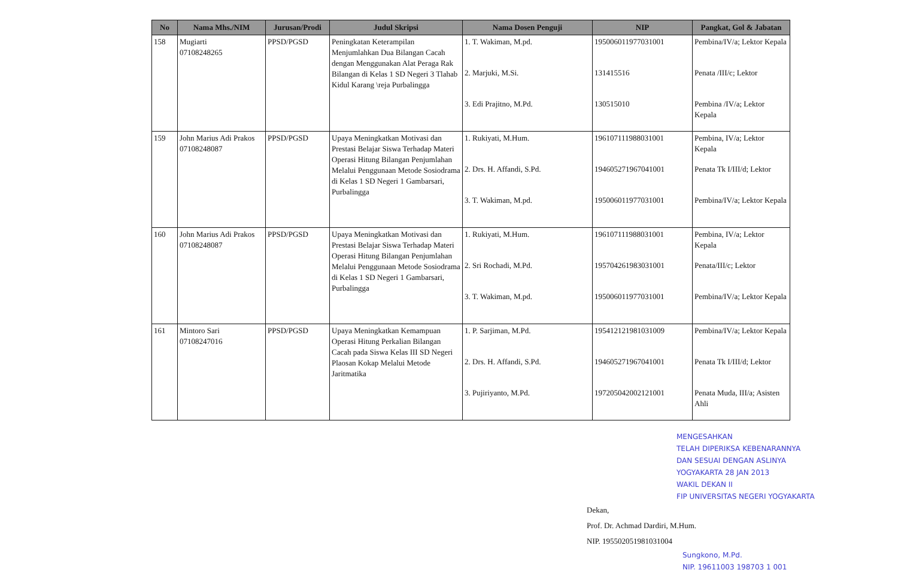| No | Nama Mhs./NIM | Jurusan/Prodi | Judul Skripsi | Nama Dosen Penguji | NIP | Pangkat, Gol & Jabatan |
| --- | --- | --- | --- | --- | --- | --- |
| 158 | Mugiarti 07108248265 | PPSD/PGSD | Peningkatan Keterampilan Menjumlahkan Dua Bilangan Cacah dengan Menggunakan Alat Peraga Rak Bilangan di Kelas 1 SD Negeri 3 Tlahab Kidul Karang \reja Purbalingga | 1. T. Wakiman, M.pd. 2. Marjuki, M.Si. 3. Edi Prajitno, M.Pd. | 195006011977031001 131415516 130515010 | Pembina/IV/a; Lektor Kepala Penata /III/c; Lektor Pembina /IV/a; Lektor Kepala |
| 159 | John Marius Adi Prakos 07108248087 | PPSD/PGSD | Upaya Meningkatkan Motivasi dan Prestasi Belajar Siswa Terhadap Materi Operasi Hitung Bilangan Penjumlahan Melalui Penggunaan Metode Sosiodrama di Kelas 1 SD Negeri 1 Gambarsari, Purbalingga | 1. Rukiyati, M.Hum. 2. Drs. H. Affandi, S.Pd. 3. T. Wakiman, M.pd. | 196107111988031001 194605271967041001 195006011977031001 | Pembina, IV/a; Lektor Kepala Penata Tk I/III/d; Lektor Pembina/IV/a; Lektor Kepala |
| 160 | John Marius Adi Prakos 07108248087 | PPSD/PGSD | Upaya Meningkatkan Motivasi dan Prestasi Belajar Siswa Terhadap Materi Operasi Hitung Bilangan Penjumlahan Melalui Penggunaan Metode Sosiodrama di Kelas 1 SD Negeri 1 Gambarsari, Purbalingga | 1. Rukiyati, M.Hum. 2. Sri Rochadi, M.Pd. 3. T. Wakiman, M.pd. | 196107111988031001 195704261983031001 195006011977031001 | Pembina, IV/a; Lektor Kepala Penata/III/c; Lektor Pembina/IV/a; Lektor Kepala |
| 161 | Mintoro Sari 07108247016 | PPSD/PGSD | Upaya Meningkatkan Kemampuan Operasi Hitung Perkalian Bilangan Cacah pada Siswa Kelas III SD Negeri Plaosan Kokap Melalui Metode Jaritmatika | 1. P. Sarjiman, M.Pd. 2. Drs. H. Affandi, S.Pd. 3. Pujiriyanto, M.Pd. | 195412121981031009 194605271967041001 197205042002121001 | Pembina/IV/a; Lektor Kepala Penata Tk I/III/d; Lektor Penata Muda, III/a; Asisten Ahli |
MENGESAHKAN
TELAH DIPERIKSA KEBENARANNYA
DAN SESUAI DENGAN ASLINYA
YOGYAKARTA 28 JAN 2013
WAKIL DEKAN II
FIP UNIVERSITAS NEGERI YOGYAKARTA
Dekan,
Prof. Dr. Achmad Dardiri, M.Hum.
NIP. 195502051981031004
Sungkono, M.Pd.
NIP. 19611003 198703 1 001